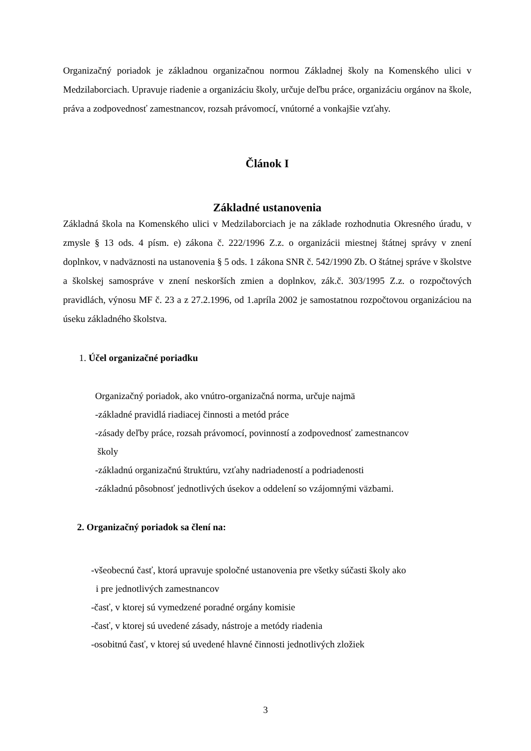Organizačný poriadok je základnou organizačnou normou Základnej školy na Komenského ulici v Medzilaborciach. Upravuje riadenie a organizáciu školy, určuje deľbu práce, organizáciu orgánov na škole, práva a zodpovednosť zamestnancov, rozsah právomocí, vnútorné a vonkajšie vzťahy.
Článok I
Základné ustanovenia
Základná škola na Komenského ulici v Medzilaborciach je na základe rozhodnutia Okresného úradu, v zmysle § 13 ods. 4 písm. e) zákona č. 222/1996 Z.z. o organizácii miestnej štátnej správy v znení doplnkov, v nadväznosti na ustanovenia § 5 ods. 1 zákona SNR č. 542/1990 Zb. O štátnej správe v školstve a školskej samospráve v znení neskorších zmien a doplnkov, zák.č. 303/1995 Z.z. o rozpočtových pravidlách, výnosu MF č. 23 a z 27.2.1996, od 1.apríla 2002 je samostatnou rozpočtovou organizáciou na úseku základného školstva.
1. Účel organizačné poriadku
Organizačný poriadok, ako vnútro-organizačná norma, určuje najmä
-základné pravidlá riadiacej činnosti a metód práce
-zásady deľby práce, rozsah právomocí, povinností a zodpovednosť zamestnancov
školy
-základnú organizačnú štruktúru, vzťahy nadriadeností a podriadenosti
-základnú pôsobnosť jednotlivých úsekov a oddelení so vzájomnými väzbami.
2. Organizačný poriadok sa člení na:
-všeobecnú časť, ktorá upravuje spoločné ustanovenia pre všetky súčasti školy ako
i pre jednotlivých zamestnancov
-časť, v ktorej sú vymedzené poradné orgány komisie
-časť, v ktorej sú uvedené zásady, nástroje a metódy riadenia
-osobitnú časť, v ktorej sú uvedené hlavné činnosti jednotlivých zložiek
3